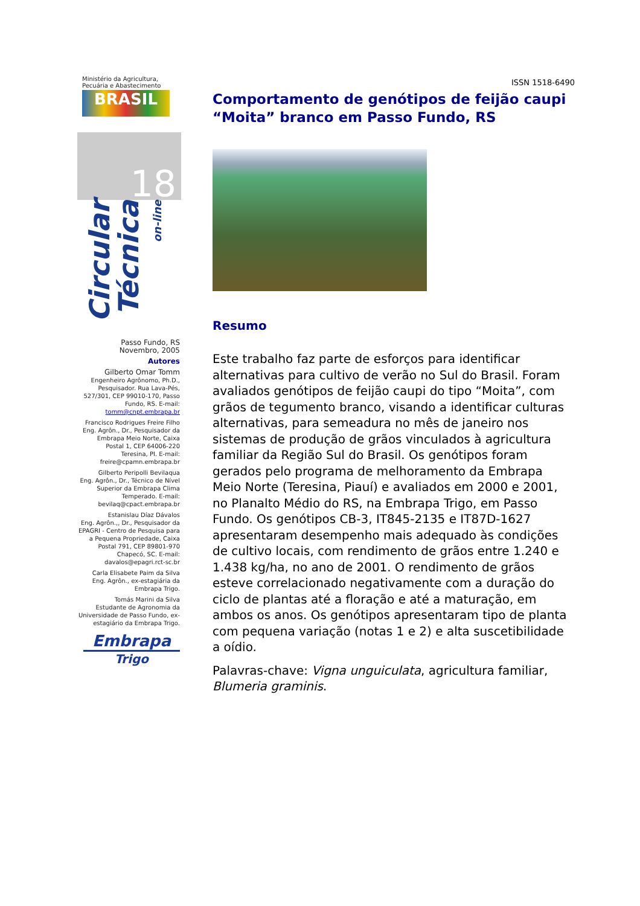Ministério da Agricultura,
Pecuária e Abastecimento
BRASIL
18
Circular Técnica on-line
Passo Fundo, RS
Novembro, 2005
Autores
Gilberto Omar Tomm
Engenheiro Agrônomo, Ph.D., Pesquisador. Rua Lava-Pés, 527/301, CEP 99010-170, Passo Fundo, RS. E-mail: tomm@cnpt.embrapa.br
Francisco Rodrigues Freire Filho
Eng. Agrôn., Dr., Pesquisador da Embrapa Meio Norte, Caixa Postal 1, CEP 64006-220 Teresina, PI. E-mail: freire@cpamn.embrapa.br
Gilberto Peripolli Bevilaqua
Eng. Agrôn., Dr., Técnico de Nível Superior da Embrapa Clima Temperado. E-mail: bevilaq@cpact.embrapa.br
Estanislau Díaz Dávalos
Eng. Agrôn.,, Dr., Pesquisador da EPAGRI - Centro de Pesquisa para a Pequena Propriedade, Caixa Postal 791, CEP 89801-970 Chapecó, SC. E-mail: davalos@epagri.rct-sc.br
Carla Elisabete Paim da Silva
Eng. Agrôn., ex-estagiária da Embrapa Trigo.
Tomás Marini da Silva
Estudante de Agronomia da Universidade de Passo Fundo, ex-estagiário da Embrapa Trigo.
Embrapa
Trigo
ISSN 1518-6490
Comportamento de genótipos de feijão caupi “Moita” branco em Passo Fundo, RS
Resumo
Este trabalho faz parte de esforços para identificar alternativas para cultivo de verão no Sul do Brasil. Foram avaliados genótipos de feijão caupi do tipo “Moita”, com grãos de tegumento branco, visando a identificar culturas alternativas, para semeadura no mês de janeiro nos sistemas de produção de grãos vinculados à agricultura familiar da Região Sul do Brasil. Os genótipos foram gerados pelo programa de melhoramento da Embrapa Meio Norte (Teresina, Piauí) e avaliados em 2000 e 2001, no Planalto Médio do RS, na Embrapa Trigo, em Passo Fundo. Os genótipos CB-3, IT845-2135 e IT87D-1627 apresentaram desempenho mais adequado às condições de cultivo locais, com rendimento de grãos entre 1.240 e 1.438 kg/ha, no ano de 2001. O rendimento de grãos esteve correlacionado negativamente com a duração do ciclo de plantas até a floração e até a maturação, em ambos os anos. Os genótipos apresentaram tipo de planta com pequena variação (notas 1 e 2) e alta suscetibilidade a oídio.
Palavras-chave: Vigna unguiculata, agricultura familiar, Blumeria graminis.